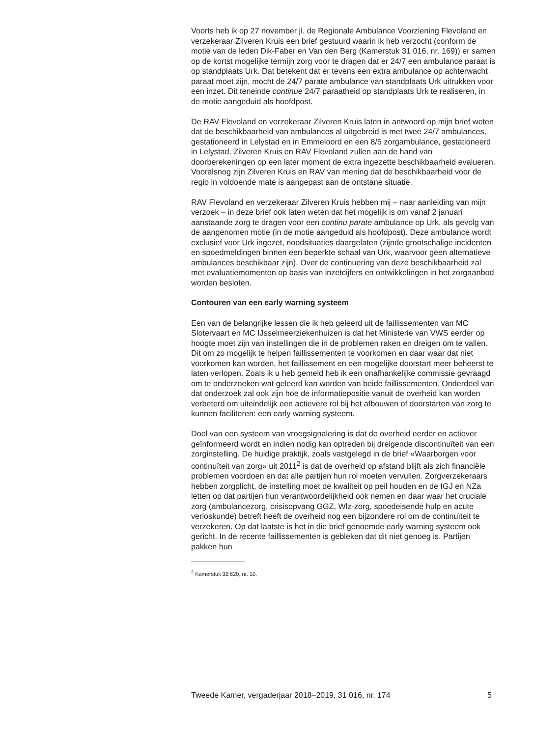Voorts heb ik op 27 november jl. de Regionale Ambulance Voorziening Flevoland en verzekeraar Zilveren Kruis een brief gestuurd waarin ik heb verzocht (conform de motie van de leden Dik-Faber en Van den Berg (Kamerstuk 31 016, nr. 169)) er samen op de kortst mogelijke termijn zorg voor te dragen dat er 24/7 een ambulance paraat is op standplaats Urk. Dat betekent dat er tevens een extra ambulance op achterwacht paraat moet zijn, mocht de 24/7 parate ambulance van standplaats Urk uitrukken voor een inzet. Dit teneinde continue 24/7 paraatheid op standplaats Urk te realiseren, in de motie aangeduid als hoofdpost.
De RAV Flevoland en verzekeraar Zilveren Kruis laten in antwoord op mijn brief weten dat de beschikbaarheid van ambulances al uitgebreid is met twee 24/7 ambulances, gestationeerd in Lelystad en in Emmeloord en een 8/5 zorgambulance, gestationeerd in Lelystad. Zilveren Kruis en RAV Flevoland zullen aan de hand van doorberekeningen op een later moment de extra ingezette beschikbaarheid evalueren. Vooralsnog zijn Zilveren Kruis en RAV van mening dat de beschikbaarheid voor de regio in voldoende mate is aangepast aan de ontstane situatie.
RAV Flevoland en verzekeraar Zilveren Kruis hebben mij – naar aanleiding van mijn verzoek – in deze brief ook laten weten dat het mogelijk is om vanaf 2 januari aanstaande zorg te dragen voor een continu parate ambulance op Urk, als gevolg van de aangenomen motie (in de motie aangeduid als hoofdpost). Deze ambulance wordt exclusief voor Urk ingezet, noodsituaties daargelaten (zijnde grootschalige incidenten en spoedmeldingen binnen een beperkte schaal van Urk, waarvoor geen alternatieve ambulances beschikbaar zijn). Over de continuering van deze beschikbaarheid zal met evaluatiemomenten op basis van inzetcijfers en ontwikkelingen in het zorgaanbod worden besloten.
Contouren van een early warning systeem
Een van de belangrijke lessen die ik heb geleerd uit de faillissementen van MC Slotervaart en MC IJsselmeerziekenhuizen is dat het Ministerie van VWS eerder op hoogte moet zijn van instellingen die in de problemen raken en dreigen om te vallen. Dit om zo mogelijk te helpen faillissementen te voorkomen en daar waar dat niet voorkomen kan worden, het faillissement en een mogelijke doorstart meer beheerst te laten verlopen. Zoals ik u heb gemeld heb ik een onafhankelijke commissie gevraagd om te onderzoeken wat geleerd kan worden van beide faillissementen. Onderdeel van dat onderzoek zal ook zijn hoe de informatiepositie vanuit de overheid kan worden verbeterd om uiteindelijk een actievere rol bij het afbouwen of doorstarten van zorg te kunnen faciliteren: een early warning systeem.
Doel van een systeem van vroegsignalering is dat de overheid eerder en actiever geïnformeerd wordt en indien nodig kan optreden bij dreigende discontinuïteit van een zorginstelling. De huidige praktijk, zoals vastgelegd in de brief «Waarborgen voor continuïteit van zorg» uit 2011<sup>2</sup> is dat de overheid op afstand blijft als zich financiële problemen voordoen en dat alle partijen hun rol moeten vervullen. Zorgverzekeraars hebben zorgplicht, de instelling moet de kwaliteit op peil houden en de IGJ en NZa letten op dat partijen hun verantwoordelijkheid ook nemen en daar waar het cruciale zorg (ambulancezorg, crisisopvang GGZ, Wlz-zorg, spoedeisende hulp en acute verloskunde) betreft heeft de overheid nog een bijzondere rol om de continuïteit te verzekeren. Op dat laatste is het in die brief genoemde early warning systeem ook gericht. In de recente faillissementen is gebleken dat dit niet genoeg is. Partijen pakken hun
<sup>2</sup> Kamerstuk 32 620, nr. 10.
Tweede Kamer, vergaderjaar 2018–2019, 31 016, nr. 174 5